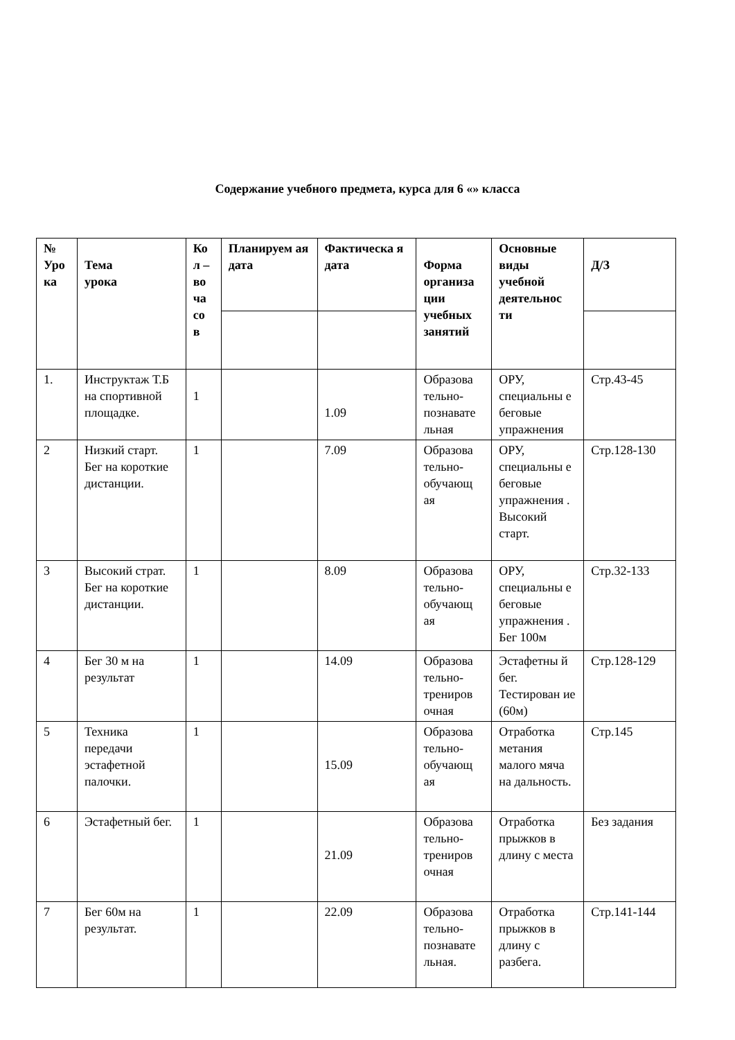Содержание учебного предмета, курса для 6 «» класса
| № Уро ка | Тема урока | Ко л – во ча со в | Планируем ая дата | Фактическа я дата | Форма организа ции учебных занятий | Основные виды учебной деятельнос ти | Д/З |
| --- | --- | --- | --- | --- | --- | --- | --- |
| 1. | Инструктаж Т.Б на спортивной площадке. | 1 | | 1.09 | Образова тельно-познавате льная | ОРУ, специальны е беговые упражнения | Стр.43-45 |
| 2 | Низкий старт. Бег на короткие дистанции. | 1 | | 7.09 | Образова тельно-обучающ ая | ОРУ, специальны е беговые упражнения . Высокий старт. | Стр.128-130 |
| 3 | Высокий страт. Бег на короткие дистанции. | 1 | | 8.09 | Образова тельно-обучающ ая | ОРУ, специальны е беговые упражнения . Бег 100м | Стр.32-133 |
| 4 | Бег 30 м на результат | 1 | | 14.09 | Образова тельно-трениров очная | Эстафетны й бег. Тестирован ие (60м) | Стр.128-129 |
| 5 | Техника передачи эстафетной палочки. | 1 | | 15.09 | Образова тельно-обучающ ая | Отработка метания малого мяча на дальность. | Стр.145 |
| 6 | Эстафетный бег. | 1 | | 21.09 | Образова тельно-трениров очная | Отработка прыжков в длину с места | Без задания |
| 7 | Бег 60м на результат. | 1 | | 22.09 | Образова тельно-познавате льная. | Отработка прыжков в длину с разбега. | Стр.141-144 |